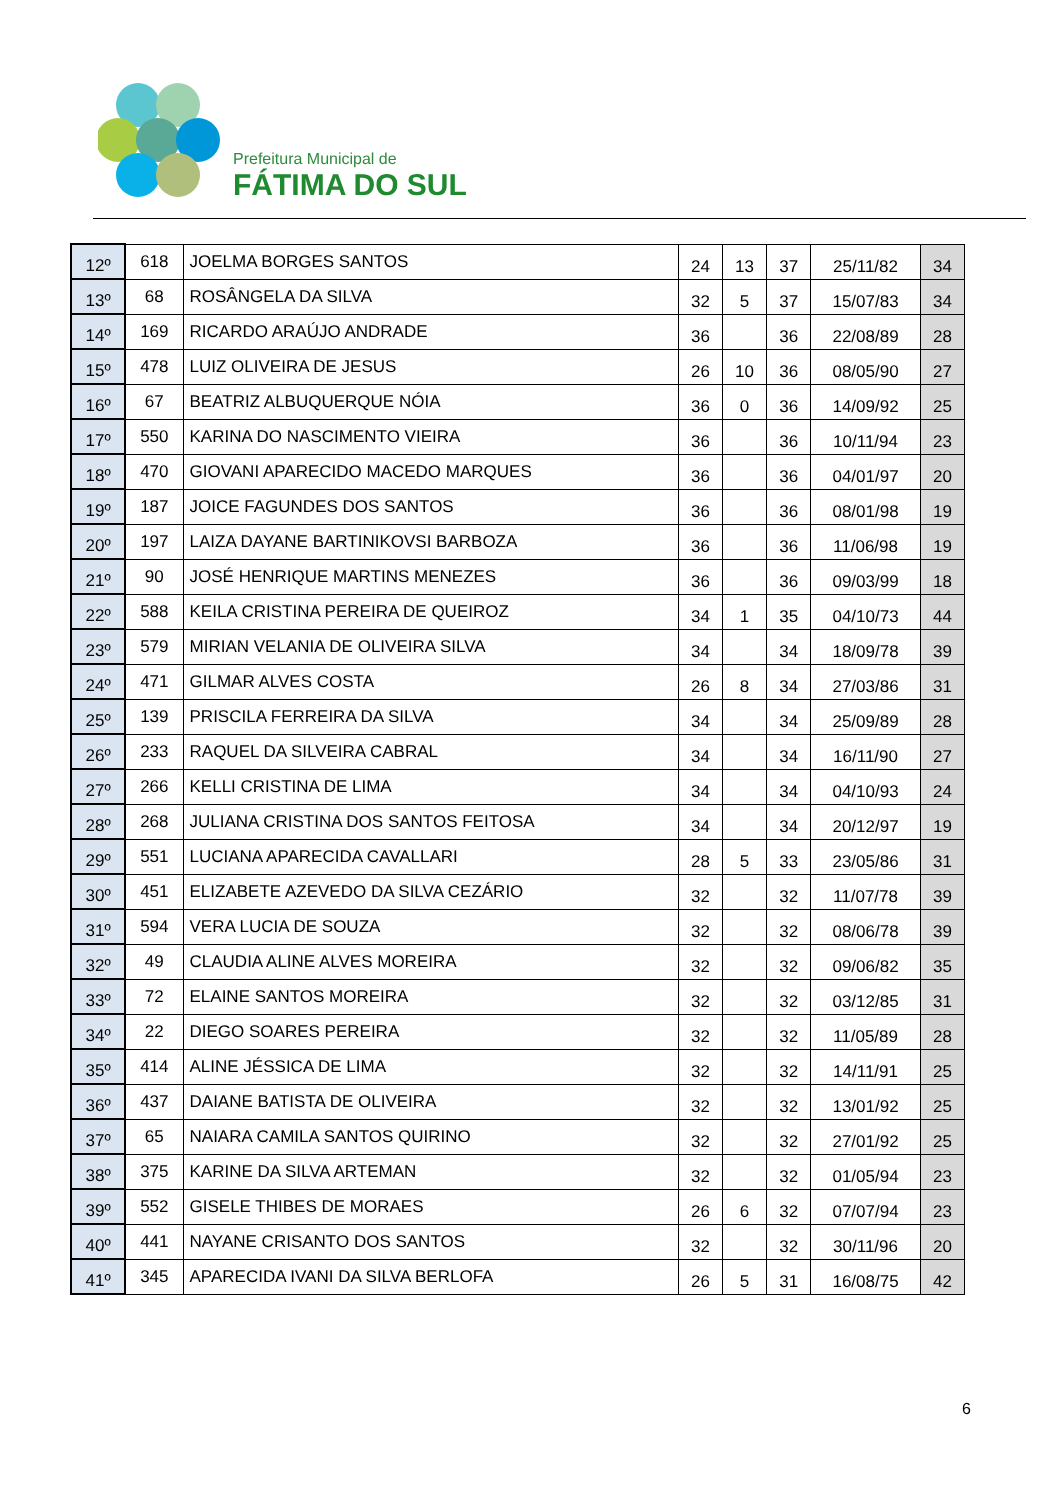Prefeitura Municipal de
FÁTIMA DO SUL
| 12º | 618 | JOELMA BORGES SANTOS | 24 | 13 | 37 | 25/11/82 | 34 |
| 13º | 68 | ROSÂNGELA DA SILVA | 32 | 5 | 37 | 15/07/83 | 34 |
| 14º | 169 | RICARDO ARAÚJO ANDRADE | 36 | | 36 | 22/08/89 | 28 |
| 15º | 478 | LUIZ OLIVEIRA DE JESUS | 26 | 10 | 36 | 08/05/90 | 27 |
| 16º | 67 | BEATRIZ ALBUQUERQUE NÓIA | 36 | 0 | 36 | 14/09/92 | 25 |
| 17º | 550 | KARINA DO NASCIMENTO VIEIRA | 36 | | 36 | 10/11/94 | 23 |
| 18º | 470 | GIOVANI APARECIDO MACEDO MARQUES | 36 | | 36 | 04/01/97 | 20 |
| 19º | 187 | JOICE FAGUNDES DOS SANTOS | 36 | | 36 | 08/01/98 | 19 |
| 20º | 197 | LAIZA DAYANE BARTINIKOVSI BARBOZA | 36 | | 36 | 11/06/98 | 19 |
| 21º | 90 | JOSÉ HENRIQUE MARTINS MENEZES | 36 | | 36 | 09/03/99 | 18 |
| 22º | 588 | KEILA CRISTINA PEREIRA DE QUEIROZ | 34 | 1 | 35 | 04/10/73 | 44 |
| 23º | 579 | MIRIAN VELANIA DE OLIVEIRA SILVA | 34 | | 34 | 18/09/78 | 39 |
| 24º | 471 | GILMAR ALVES COSTA | 26 | 8 | 34 | 27/03/86 | 31 |
| 25º | 139 | PRISCILA FERREIRA DA SILVA | 34 | | 34 | 25/09/89 | 28 |
| 26º | 233 | RAQUEL DA SILVEIRA CABRAL | 34 | | 34 | 16/11/90 | 27 |
| 27º | 266 | KELLI CRISTINA DE LIMA | 34 | | 34 | 04/10/93 | 24 |
| 28º | 268 | JULIANA CRISTINA DOS SANTOS FEITOSA | 34 | | 34 | 20/12/97 | 19 |
| 29º | 551 | LUCIANA APARECIDA CAVALLARI | 28 | 5 | 33 | 23/05/86 | 31 |
| 30º | 451 | ELIZABETE AZEVEDO DA SILVA CEZÁRIO | 32 | | 32 | 11/07/78 | 39 |
| 31º | 594 | VERA LUCIA DE SOUZA | 32 | | 32 | 08/06/78 | 39 |
| 32º | 49 | CLAUDIA ALINE ALVES MOREIRA | 32 | | 32 | 09/06/82 | 35 |
| 33º | 72 | ELAINE SANTOS MOREIRA | 32 | | 32 | 03/12/85 | 31 |
| 34º | 22 | DIEGO SOARES PEREIRA | 32 | | 32 | 11/05/89 | 28 |
| 35º | 414 | ALINE JÉSSICA DE LIMA | 32 | | 32 | 14/11/91 | 25 |
| 36º | 437 | DAIANE BATISTA DE OLIVEIRA | 32 | | 32 | 13/01/92 | 25 |
| 37º | 65 | NAIARA CAMILA SANTOS QUIRINO | 32 | | 32 | 27/01/92 | 25 |
| 38º | 375 | KARINE DA SILVA ARTEMAN | 32 | | 32 | 01/05/94 | 23 |
| 39º | 552 | GISELE THIBES DE MORAES | 26 | 6 | 32 | 07/07/94 | 23 |
| 40º | 441 | NAYANE CRISANTO DOS SANTOS | 32 | | 32 | 30/11/96 | 20 |
| 41º | 345 | APARECIDA IVANI DA SILVA BERLOFA | 26 | 5 | 31 | 16/08/75 | 42 |
6